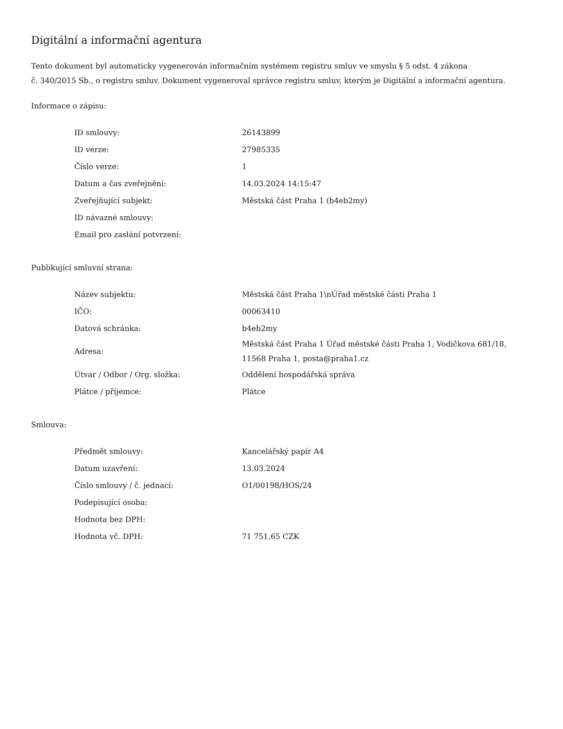Digitální a informační agentura
Tento dokument byl automaticky vygenerován informačním systémem registru smluv ve smyslu § 5 odst. 4 zákona
č. 340/2015 Sb., o registru smluv. Dokument vygeneroval správce registru smluv, kterým je Digitální a informační agentura.
Informace o zápisu:
| ID smlouvy: | 26143899 |
| ID verze: | 27985335 |
| Číslo verze: | 1 |
| Datum a čas zveřejnění: | 14.03.2024 14:15:47 |
| Zveřejňující subjekt: | Městská část Praha 1 (b4eb2my) |
| ID návazné smlouvy: | |
| Email pro zaslání potvrzení: | |
Publikující smluvní strana:
| Název subjektu: | Městská část Praha 1\nÚřad městské části Praha 1 |
| IČO: | 00063410 |
| Datová schránka: | b4eb2my |
| Adresa: | Městská část Praha 1 Úřad městské části Praha 1, Vodičkova 681/18, 11568 Praha 1, posta@praha1.cz |
| Útvar / Odbor / Org. složka: | Oddělení hospodářská správa |
| Plátce / příjemce: | Plátce |
Smlouva:
| Předmět smlouvy: | Kancelářský papír A4 |
| Datum uzavření: | 13.03.2024 |
| Číslo smlouvy / č. jednací: | O1/00198/HOS/24 |
| Podepisující osoba: | |
| Hodnota bez DPH: | |
| Hodnota vč. DPH: | 71 751,65 CZK |